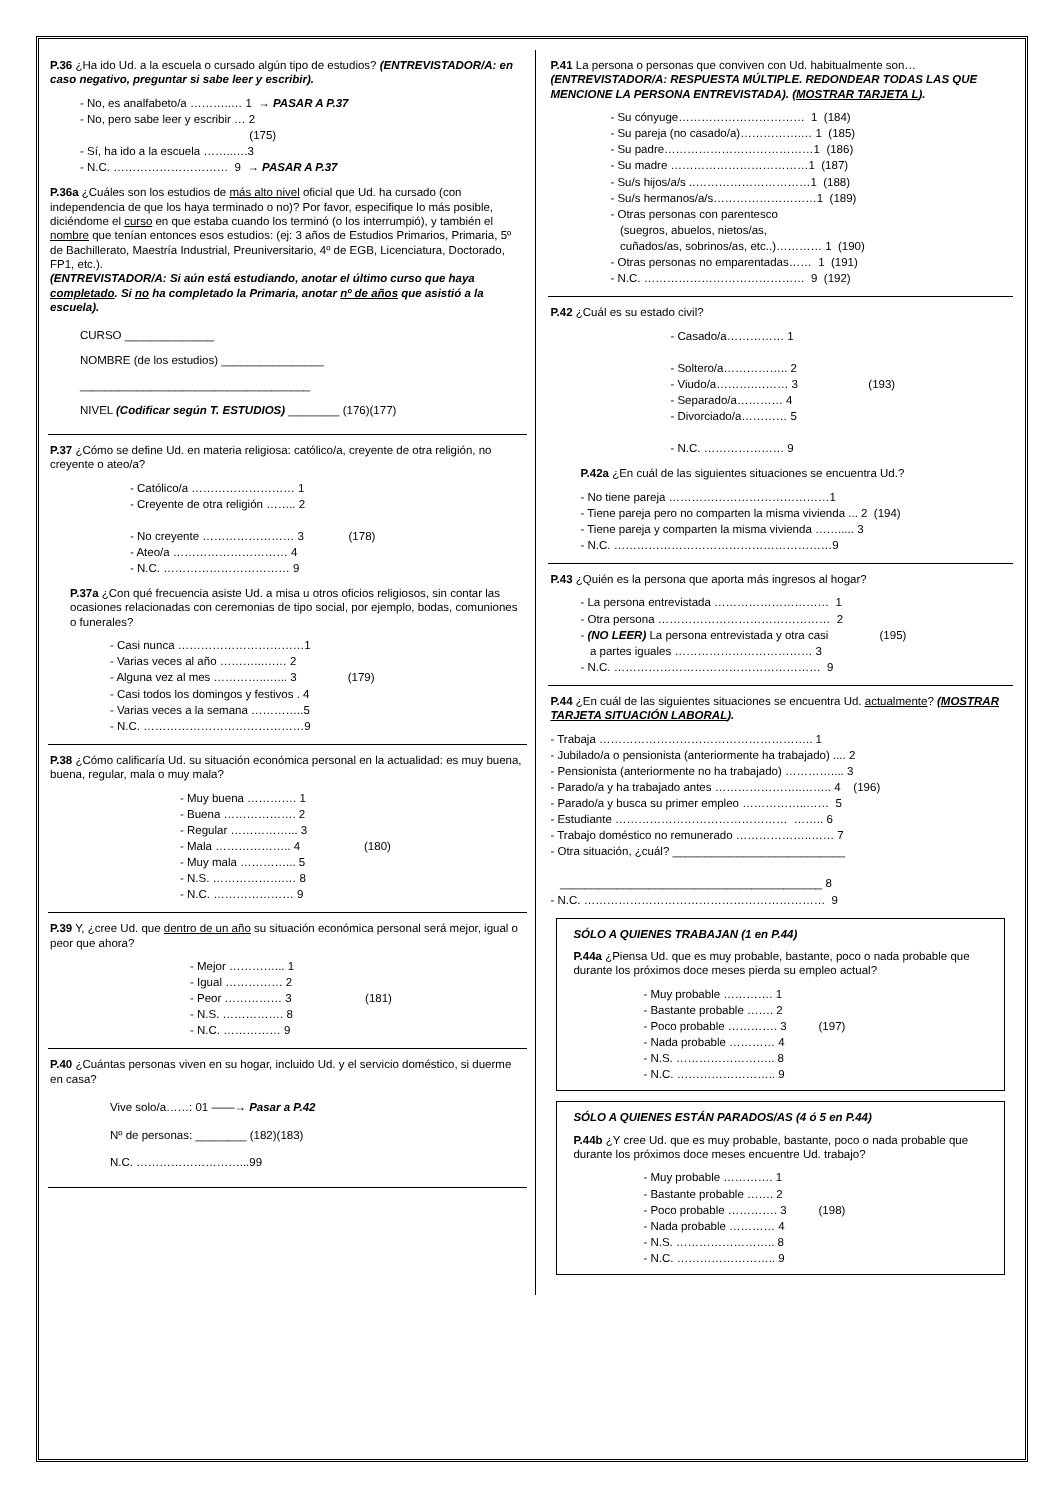P.36 ¿Ha ido Ud. a la escuela o cursado algún tipo de estudios? (ENTREVISTADOR/A: en caso negativo, preguntar si sabe leer y escribir).
- No, es analfabeto/a ………..… 1 → PASAR A P.37 - No, pero sabe leer y escribir … 2 (175) - Sí, ha ido a la escuela ……..….3 - N.C. ………………………… 9 → PASAR A P.37
P.36a ¿Cuáles son los estudios de más alto nivel oficial que Ud. ha cursado (con independencia de que los haya terminado o no)? Por favor, especifique lo más posible, diciéndome el curso en que estaba cuando los terminó (o los interrumpió), y también el nombre que tenían entonces esos estudios: (ej: 3 años de Estudios Primarios, Primaria, 5º de Bachillerato, Maestría Industrial, Preuniversitario, 4º de EGB, Licenciatura, Doctorado, FP1, etc.).
(ENTREVISTADOR/A: Si aún está estudiando, anotar el último curso que haya completado. Si no ha completado la Primaria, anotar nº de años que asistió a la escuela).
CURSO ______________
NOMBRE (de los estudios) ________________
____________________________________
NIVEL (Codificar según T. ESTUDIOS) ________ (176)(177)
P.37 ¿Cómo se define Ud. en materia religiosa: católico/a, creyente de otra religión, no creyente o ateo/a?
- Católico/a ……………………… 1 - Creyente de otra religión …….. 2 - No creyente …………………… 3 (178) - Ateo/a ………………………… 4 - N.C. …………………………… 9
P.37a ¿Con qué frecuencia asiste Ud. a misa u otros oficios religiosos, sin contar las ocasiones relacionadas con ceremonias de tipo social, por ejemplo, bodas, comuniones o funerales?
- Casi nunca ……………………………1 - Varias veces al año ………..….… 2 - Alguna vez al mes …………..…... 3 (179) - Casi todos los domingos y festivos . 4 - Varias veces a la semana …………..5 - N.C. ……………………………………9
P.38 ¿Cómo calificaría Ud. su situación económica personal en la actualidad: es muy buena, buena, regular, mala o muy mala?
- Muy buena …………. 1 - Buena ………………. 2 - Regular ……………... 3 - Mala ……………….. 4 (180) - Muy mala …………... 5 - N.S. ……………….… 8 - N.C. ………………… 9
P.39 Y, ¿cree Ud. que dentro de un año su situación económica personal será mejor, igual o peor que ahora?
- Mejor …………... 1 - Igual …………… 2 - Peor …………… 3 (181) - N.S. ……………. 8 - N.C. …………… 9
P.40 ¿Cuántas personas viven en su hogar, incluido Ud. y el servicio doméstico, si duerme en casa?
Vive solo/a……: 01 ——→ Pasar a P.42
Nº de personas: ________ (182)(183)
N.C. ………………………...99
P.41 La persona o personas que conviven con Ud. habitualmente son… (ENTREVISTADOR/A: RESPUESTA MÚLTIPLE. REDONDEAR TODAS LAS QUE MENCIONE LA PERSONA ENTREVISTADA). (MOSTRAR TARJETA L).
- Su cónyuge…………………………… 1 (184) - Su pareja (no casado/a)…………….… 1 (185) - Su padre…………………………………1 (186) - Su madre ………………………………1 (187) - Su/s hijos/a/s ..…………………………1 (188) - Su/s hermanos/a/s………………………1 (189) - Otras personas con parentesco (suegros, abuelos, nietos/as, cuñados/as, sobrinos/as, etc..)………… 1 (190) - Otras personas no emparentadas…… 1 (191) - N.C. …………………………………… 9 (192)
P.42 ¿Cuál es su estado civil?
- Casado/a…………… 1 - Soltero/a…………….. 2 - Viudo/a……….……… 3 (193) - Separado/a………… 4 - Divorciado/a………… 5 - N.C. ………………… 9
P.42a ¿En cuál de las siguientes situaciones se encuentra Ud.?
- No tiene pareja ……………………………………1 - Tiene pareja pero no comparten la misma vivienda ... 2 (194) - Tiene pareja y comparten la misma vivienda ……..... 3 - N.C. …………………………………………………9
P.43 ¿Quién es la persona que aporta más ingresos al hogar?
- La persona entrevistada ………………………… 1 - Otra persona ……………………………………… 2 - (NO LEER) La persona entrevistada y otra casi (195) a partes iguales ……………………………… 3 - N.C. ……………………………………………… 9
P.44 ¿En cuál de las siguientes situaciones se encuentra Ud. actualmente? (MOSTRAR TARJETA SITUACIÓN LABORAL).
- Trabaja ……………………………………………….. 1 - Jubilado/a o pensionista (anteriormente ha trabajado) .... 2 - Pensionista (anteriormente no ha trabajado) ………….... 3 - Parado/a y ha trabajado antes …………………..…….. 4 (196) - Parado/a y busca su primer empleo ……………..…… 5 - Estudiante ……………………………………… …….. 6 - Trabajo doméstico no remunerado ………………..…… 7 - Otra situación, ¿cuál? ___________________________ _________________________________________ 8 - N.C. ……………………………………………………… 9
SÓLO A QUIENES TRABAJAN (1 en P.44)
P.44a ¿Piensa Ud. que es muy probable, bastante, poco o nada probable que durante los próximos doce meses pierda su empleo actual?
- Muy probable …………. 1 - Bastante probable ……. 2 - Poco probable …………. 3 (197) - Nada probable ………… 4 - N.S. …………………….. 8 - N.C. …………………….. 9
SÓLO A QUIENES ESTÁN PARADOS/AS (4 ó 5 en P.44)
P.44b ¿Y cree Ud. que es muy probable, bastante, poco o nada probable que durante los próximos doce meses encuentre Ud. trabajo?
- Muy probable …………. 1 - Bastante probable ……. 2 - Poco probable …………. 3 (198) - Nada probable ………… 4 - N.S. …………………….. 8 - N.C. …………………….. 9